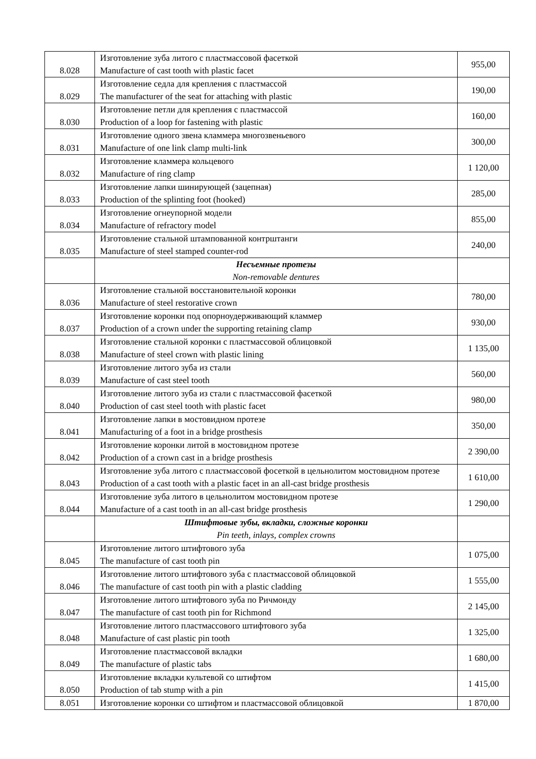| 8.028 | Изготовление зуба литого с пластмассовой фасеткой Manufacture of cast tooth with plastic facet | 955,00 |
| 8.029 | Изготовление седла для крепления с пластмассой The manufacturer of the seat for attaching with plastic | 190,00 |
| 8.030 | Изготовление петли для крепления с пластмассой Production of a loop for fastening with plastic | 160,00 |
| 8.031 | Изготовление одного звена кламмера многозвеньевого Manufacture of one link clamp multi-link | 300,00 |
| 8.032 | Изготовление кламмера кольцевого Manufacture of ring clamp | 1 120,00 |
| 8.033 | Изготовление лапки шинирующей (зацепная) Production of the splinting foot (hooked) | 285,00 |
| 8.034 | Изготовление огнеупорной модели Manufacture of refractory model | 855,00 |
| 8.035 | Изготовление стальной штампованной контрштанги Manufacture of steel stamped counter-rod | 240,00 |
| | Несъемные протезы Non-removable dentures | |
| 8.036 | Изготовление стальной восстановительной коронки Manufacture of steel restorative crown | 780,00 |
| 8.037 | Изготовление коронки под опорноудерживающий кламмер Production of a crown under the supporting retaining clamp | 930,00 |
| 8.038 | Изготовление стальной коронки с пластмассовой облицовкой Manufacture of steel crown with plastic lining | 1 135,00 |
| 8.039 | Изготовление литого зуба из стали Manufacture of cast steel tooth | 560,00 |
| 8.040 | Изготовление литого зуба из стали с пластмассовой фасеткой Production of cast steel tooth with plastic facet | 980,00 |
| 8.041 | Изготовление лапки в мостовидном протезе Manufacturing of a foot in a bridge prosthesis | 350,00 |
| 8.042 | Изготовление коронки литой в мостовидном протезе Production of a crown cast in a bridge prosthesis | 2 390,00 |
| 8.043 | Изготовление зуба литого с пластмассовой фосеткой в цельнолитом мостовидном протезе Production of a cast tooth with a plastic facet in an all-cast bridge prosthesis | 1 610,00 |
| 8.044 | Изготовление зуба литого в цельнолитом мостовидном протезе Manufacture of a cast tooth in an all-cast bridge prosthesis | 1 290,00 |
| | Штифтовые зубы, вкладки, сложные коронки Pin teeth, inlays, complex crowns | |
| 8.045 | Изготовление литого штифтового зуба The manufacture of cast tooth pin | 1 075,00 |
| 8.046 | Изготовление литого штифтового зуба с пластмассовой облицовкой The manufacture of cast tooth pin with a plastic cladding | 1 555,00 |
| 8.047 | Изготовление литого штифтового зуба по Ричмонду The manufacture of cast tooth pin for Richmond | 2 145,00 |
| 8.048 | Изготовление литого пластмассового штифтового зуба Manufacture of cast plastic pin tooth | 1 325,00 |
| 8.049 | Изготовление пластмассовой вкладки The manufacture of plastic tabs | 1 680,00 |
| 8.050 | Изготовление вкладки культевой со штифтом Production of tab stump with a pin | 1 415,00 |
| 8.051 | Изготовление коронки со штифтом и пластмассовой облицовкой | 1 870,00 |